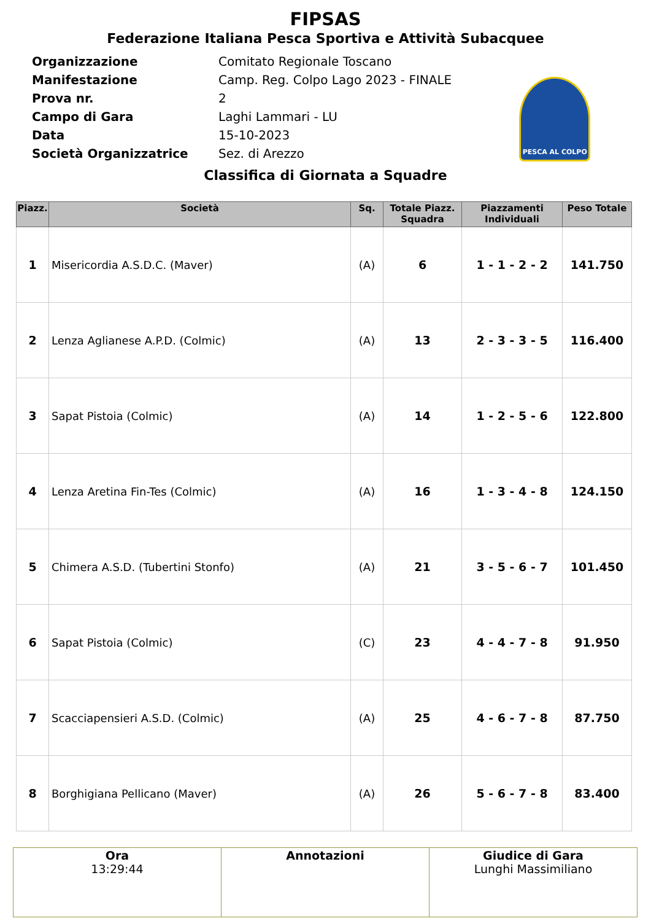FIPSAS
Federazione Italiana Pesca Sportiva e Attività Subacquee
| Organizzazione | Comitato Regionale Toscano |
| Manifestazione | Camp. Reg. Colpo Lago 2023 - FINALE |
| Prova nr. | 2 |
| Campo di Gara | Laghi Lammari - LU |
| Data | 15-10-2023 |
| Società Organizzatrice | Sez. di Arezzo |
PESCA AL COLPO
Classifica di Giornata a Squadre
| Piazz. | Società | Sq. | Totale Piazz. Squadra | Piazzamenti Individuali | Peso Totale |
| --- | --- | --- | --- | --- | --- |
| 1 | Misericordia A.S.D.C. (Maver) | (A) | 6 | 1 - 1 - 2 - 2 | 141.750 |
| 2 | Lenza Aglianese A.P.D. (Colmic) | (A) | 13 | 2 - 3 - 3 - 5 | 116.400 |
| 3 | Sapat Pistoia (Colmic) | (A) | 14 | 1 - 2 - 5 - 6 | 122.800 |
| 4 | Lenza Aretina Fin-Tes (Colmic) | (A) | 16 | 1 - 3 - 4 - 8 | 124.150 |
| 5 | Chimera A.S.D. (Tubertini Stonfo) | (A) | 21 | 3 - 5 - 6 - 7 | 101.450 |
| 6 | Sapat Pistoia (Colmic) | (C) | 23 | 4 - 4 - 7 - 8 | 91.950 |
| 7 | Scacciapensieri A.S.D. (Colmic) | (A) | 25 | 4 - 6 - 7 - 8 | 87.750 |
| 8 | Borghigiana Pellicano (Maver) | (A) | 26 | 5 - 6 - 7 - 8 | 83.400 |
| Ora 13:29:44 | Annotazioni | Giudice di Gara Lunghi Massimiliano |